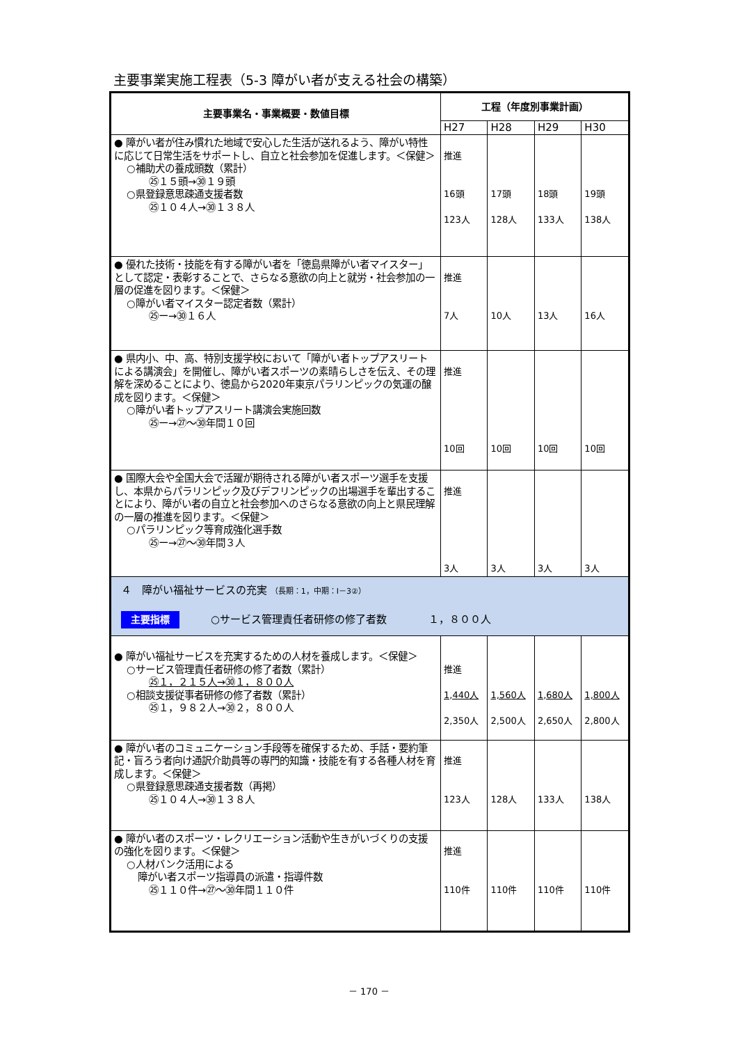主要事業実施工程表（5-3 障がい者が支える社会の構築）
| 主要事業名・事業概要・数値目標 | 工程（年度別事業計画） | | | |
| --- | --- | --- | --- | --- |
| | H27 | H28 | H29 | H30 |
| ● 障がい者が住み慣れた地域で安心した生活が送れるよう、障がい特性に応じて日常生活をサポートし、自立と社会参加を促進します。＜保健＞ ○補助犬の養成頭数（累計） ㉕１５頭→㉚１９頭 ○県登録意思疎通支援者数 ㉕１０４人→㉚１３８人 | 推進 16頭 123人 | 17頭 128人 | 18頭 133人 | 19頭 138人 |
| ● 優れた技術・技能を有する障がい者を「徳島県障がい者マイスター」として認定・表彰することで、さらなる意欲の向上と就労・社会参加の一層の促進を図ります。＜保健＞ ○障がい者マイスター認定者数（累計） ㉕ー→㉚１６人 | 推進 7人 | 10人 | 13人 | 16人 |
| ● 県内小、中、高、特別支援学校において「障がい者トップアスリートによる講演会」を開催し、障がい者スポーツの素晴らしさを伝え、その理解を深めることにより、徳島から2020年東京パラリンピックの気運の醸成を図ります。＜保健＞ ○障がい者トップアスリート講演会実施回数 ㉕ー→㉗～㉚年間１０回 | 推進 10回 | 10回 | 10回 | 10回 |
| ● 国際大会や全国大会で活躍が期待される障がい者スポーツ選手を支援し、本県からパラリンピック及びデフリンピックの出場選手を輩出することにより、障がい者の自立と社会参加へのさらなる意欲の向上と県民理解の一層の推進を図ります。＜保健＞ ○パラリンピック等育成強化選手数 ㉕ー→㉗～㉚年間３人 | 推進 3人 | 3人 | 3人 | 3人 |
| ４ 障がい福祉サービスの充実 （長期：1，中期：Ⅰ－3②） 主要指標 ○サービス管理責任者研修の修了者数 １，８００人 | | | | |
| ● 障がい福祉サービスを充実するための人材を養成します。＜保健＞ ○サービス管理責任者研修の修了者数（累計） ㉕１，２１５人→㉚１，８００人 ○相談支援従事者研修の修了者数（累計） ㉕１，９８２人→㉚２，８００人 | 推進 1,440人 2,350人 | 1,560人 2,500人 | 1,680人 2,650人 | 1,800人 2,800人 |
| ● 障がい者のコミュニケーション手段等を確保するため、手話・要約筆記・盲ろう者向け通訳介助員等の専門的知識・技能を有する各種人材を育成します。＜保健＞ ○県登録意思疎通支援者数（再掲） ㉕１０４人→㉚１３８人 | 推進 123人 | 128人 | 133人 | 138人 |
| ● 障がい者のスポーツ・レクリエーション活動や生きがいづくりの支援の強化を図ります。＜保健＞ ○人材バンク活用による 障がい者スポーツ指導員の派遣・指導件数 ㉕１１０件→㉗～㉚年間１１０件 | 推進 110件 | 110件 | 110件 | 110件 |
－ 170 －